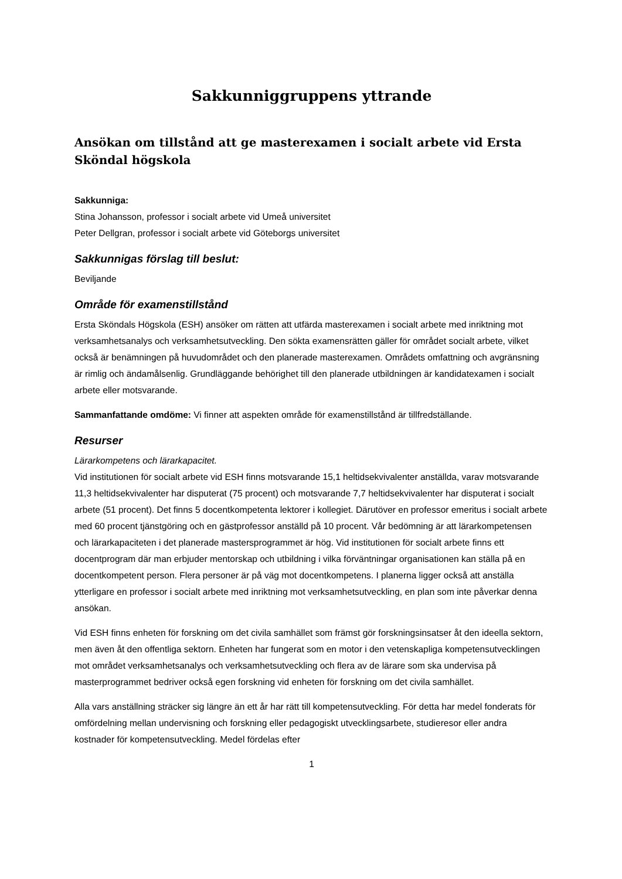Sakkunniggruppens yttrande
Ansökan om tillstånd att ge masterexamen i socialt arbete vid Ersta Sköndal högskola
Sakkunniga:
Stina Johansson, professor i socialt arbete vid Umeå universitet
Peter Dellgran, professor i socialt arbete vid Göteborgs universitet
Sakkunnigas förslag till beslut:
Beviljande
Område för examenstillstånd
Ersta Sköndals Högskola (ESH) ansöker om rätten att utfärda masterexamen i socialt arbete med inriktning mot verksamhetsanalys och verksamhetsutveckling. Den sökta examensrätten gäller för området socialt arbete, vilket också är benämningen på huvudområdet och den planerade masterexamen. Områdets omfattning och avgränsning är rimlig och ändamålsenlig. Grundläggande behörighet till den planerade utbildningen är kandidatexamen i socialt arbete eller motsvarande.
Sammanfattande omdöme: Vi finner att aspekten område för examenstillstånd är tillfredställande.
Resurser
Lärarkompetens och lärarkapacitet.
Vid institutionen för socialt arbete vid ESH finns motsvarande 15,1 heltidsekvivalenter anställda, varav motsvarande 11,3 heltidsekvivalenter har disputerat (75 procent) och motsvarande 7,7 heltidsekvivalenter har disputerat i socialt arbete (51 procent). Det finns 5 docentkompetenta lektorer i kollegiet. Därutöver en professor emeritus i socialt arbete med 60 procent tjänstgöring och en gästprofessor anställd på 10 procent. Vår bedömning är att lärarkompetensen och lärarkapaciteten i det planerade mastersprogrammet är hög. Vid institutionen för socialt arbete finns ett docentprogram där man erbjuder mentorskap och utbildning i vilka förväntningar organisationen kan ställa på en docentkompetent person. Flera personer är på väg mot docentkompetens. I planerna ligger också att anställa ytterligare en professor i socialt arbete med inriktning mot verksamhetsutveckling, en plan som inte påverkar denna ansökan.
Vid ESH finns enheten för forskning om det civila samhället som främst gör forskningsinsatser åt den ideella sektorn, men även åt den offentliga sektorn. Enheten har fungerat som en motor i den vetenskapliga kompetensutvecklingen mot området verksamhetsanalys och verksamhetsutveckling och flera av de lärare som ska undervisa på masterprogrammet bedriver också egen forskning vid enheten för forskning om det civila samhället.
Alla vars anställning sträcker sig längre än ett år har rätt till kompetensutveckling. För detta har medel fonderats för omfördelning mellan undervisning och forskning eller pedagogiskt utvecklingsarbete, studieresor eller andra kostnader för kompetensutveckling. Medel fördelas efter
1